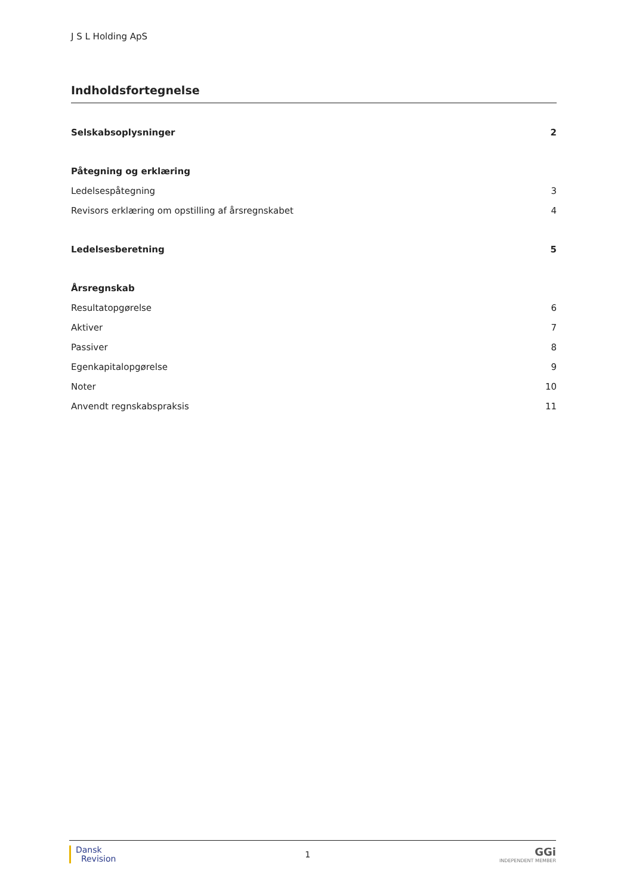J S L Holding ApS
Indholdsfortegnelse
Selskabsoplysninger 2
Påtegning og erklæring
Ledelsespåtegning 3
Revisors erklæring om opstilling af årsregnskabet 4
Ledelsesberetning 5
Årsregnskab
Resultatopgørelse 6
Aktiver 7
Passiver 8
Egenkapitalopgørelse 9
Noter 10
Anvendt regnskabspraksis 11
Dansk
Revision
1
GGi
INDEPENDENT MEMBER